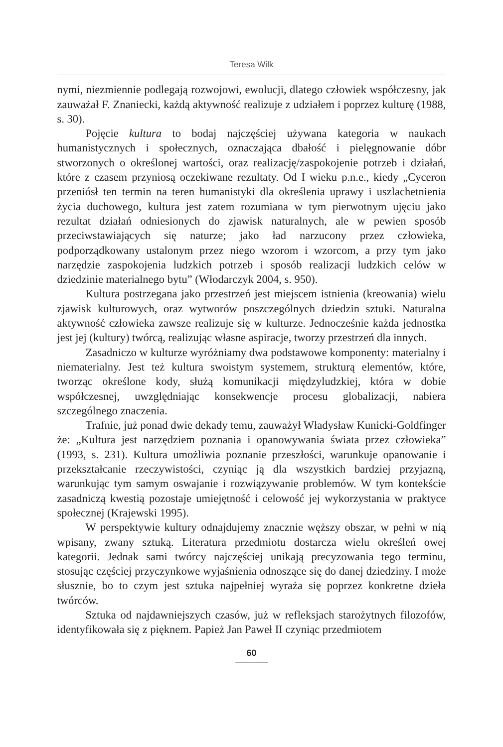Teresa Wilk
nymi, niezmiennie podlegają rozwojowi, ewolucji, dlatego człowiek współczesny, jak zauważał F. Znaniecki, każdą aktywność realizuje z udziałem i poprzez kulturę (1988, s. 30).
Pojęcie kultura to bodaj najczęściej używana kategoria w naukach humanistycznych i społecznych, oznaczająca dbałość i pielęgnowanie dóbr stworzonych o określonej wartości, oraz realizację/zaspokojenie potrzeb i działań, które z czasem przyniosą oczekiwane rezultaty. Od I wieku p.n.e., kiedy „Cyceron przeniósł ten termin na teren humanistyki dla określenia uprawy i uszlachetnienia życia duchowego, kultura jest zatem rozumiana w tym pierwotnym ujęciu jako rezultat działań odniesionych do zjawisk naturalnych, ale w pewien sposób przeciwstawiających się naturze; jako ład narzucony przez człowieka, podporządkowany ustalonym przez niego wzorom i wzorcom, a przy tym jako narzędzie zaspokojenia ludzkich potrzeb i sposób realizacji ludzkich celów w dziedzinie materialnego bytu” (Włodarczyk 2004, s. 950).
Kultura postrzegana jako przestrzeń jest miejscem istnienia (kreowania) wielu zjawisk kulturowych, oraz wytworów poszczególnych dziedzin sztuki. Naturalna aktywność człowieka zawsze realizuje się w kulturze. Jednocześnie każda jednostka jest jej (kultury) twórcą, realizując własne aspiracje, tworzy przestrzeń dla innych.
Zasadniczo w kulturze wyróżniamy dwa podstawowe komponenty: materialny i niematerialny. Jest też kultura swoistym systemem, strukturą elementów, które, tworząc określone kody, służą komunikacji międzyludzkiej, która w dobie współczesnej, uwzględniając konsekwencje procesu globalizacji, nabiera szczególnego znaczenia.
Trafnie, już ponad dwie dekady temu, zauważył Władysław Kunicki-Goldfinger że: „Kultura jest narzędziem poznania i opanowywania świata przez człowieka” (1993, s. 231). Kultura umożliwia poznanie przeszłości, warunkuje opanowanie i przekształcanie rzeczywistości, czyniąc ją dla wszystkich bardziej przyjazną, warunkując tym samym oswajanie i rozwiązywanie problemów. W tym kontekście zasadniczą kwestią pozostaje umiejętność i celowość jej wykorzystania w praktyce społecznej (Krajewski 1995).
W perspektywie kultury odnajdujemy znacznie węższy obszar, w pełni w nią wpisany, zwany sztuką. Literatura przedmiotu dostarcza wielu określeń owej kategorii. Jednak sami twórcy najczęściej unikają precyzowania tego terminu, stosując częściej przyczynkowe wyjaśnienia odnoszące się do danej dziedziny. I może słusznie, bo to czym jest sztuka najpełniej wyraża się poprzez konkretne dzieła twórców.
Sztuka od najdawniejszych czasów, już w refleksjach starożytnych filozofów, identyfikowała się z pięknem. Papież Jan Paweł II czyniąc przedmiotem
60